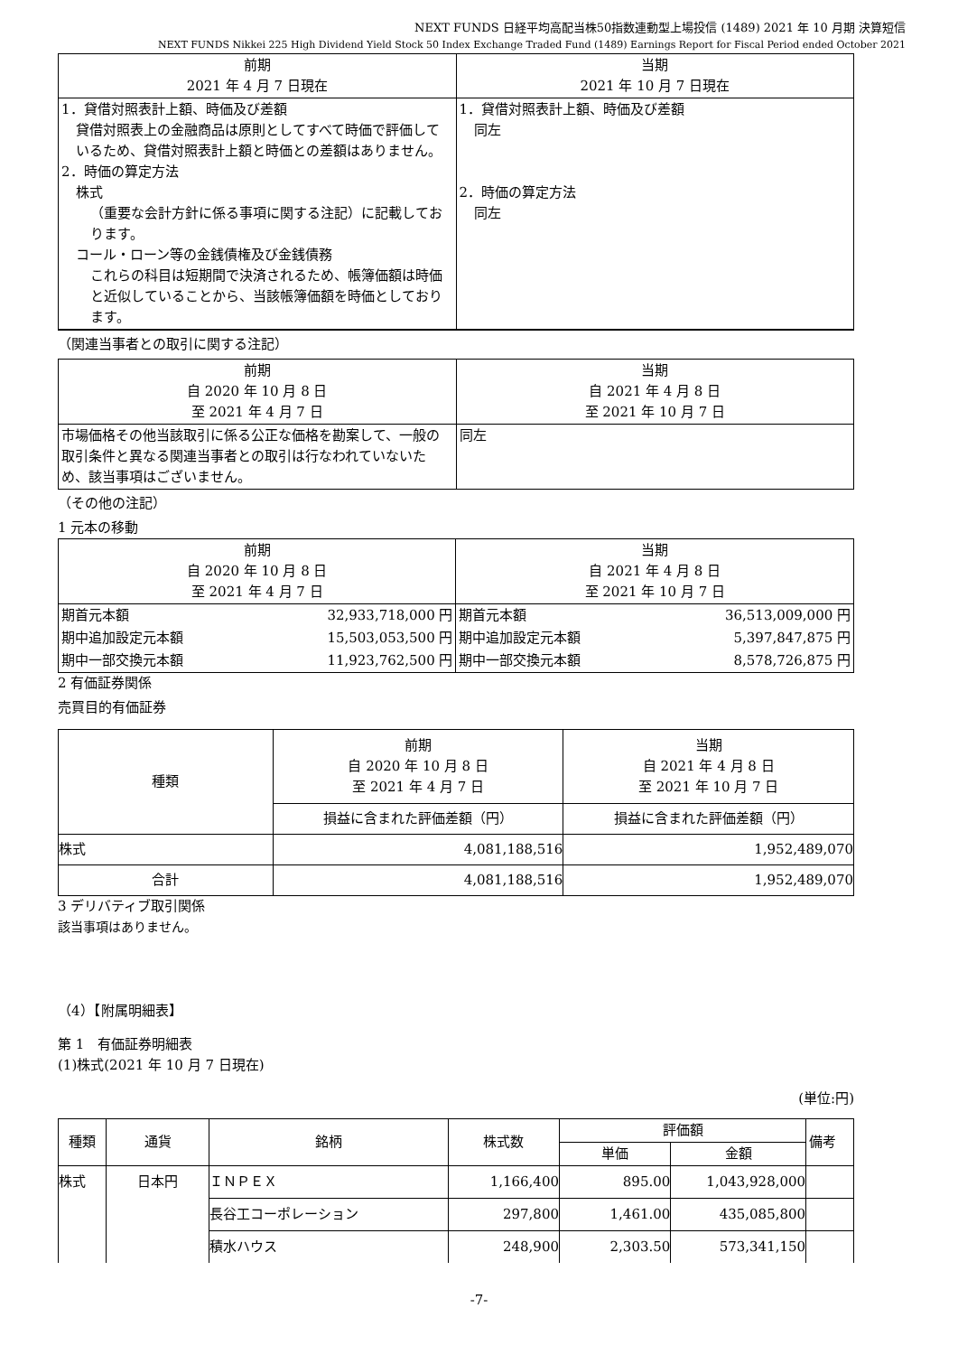NEXT FUNDS 日経平均高配当株50指数連動型上場投信 (1489) 2021 年 10 月期 決算短信
NEXT FUNDS Nikkei 225 High Dividend Yield Stock 50 Index Exchange Traded Fund (1489) Earnings Report for Fiscal Period ended October 2021
| 前期 2021 年 4 月 7 日現在 | 当期 2021 年 10 月 7 日現在 |
| 1．貸借対照表計上額、時価及び差額 貸借対照表上の金融商品は原則としてすべて時価で評価しているため、貸借対照表計上額と時価との差額はありません。 2．時価の算定方法 株式 （重要な会計方針に係る事項に関する注記）に記載しております。 コール・ローン等の金銭債権及び金銭債務 これらの科目は短期間で決済されるため、帳簿価額は時価と近似していることから、当該帳簿価額を時価としております。 | 1．貸借対照表計上額、時価及び差額 同左 2．時価の算定方法 同左 |
（関連当事者との取引に関する注記）
| 前期 自 2020 年 10 月 8 日 至 2021 年 4 月 7 日 | 当期 自 2021 年 4 月 8 日 至 2021 年 10 月 7 日 |
| 市場価格その他当該取引に係る公正な価格を勘案して、一般の取引条件と異なる関連当事者との取引は行なわれていないため、該当事項はございません。 | 同左 |
（その他の注記）
1 元本の移動
| 前期 自 2020 年 10 月 8 日 至 2021 年 4 月 7 日 | | 当期 自 2021 年 4 月 8 日 至 2021 年 10 月 7 日 | |
| 期首元本額 | 32,933,718,000 円 | 期首元本額 | 36,513,009,000 円 |
| 期中追加設定元本額 | 15,503,053,500 円 | 期中追加設定元本額 | 5,397,847,875 円 |
| 期中一部交換元本額 | 11,923,762,500 円 | 期中一部交換元本額 | 8,578,726,875 円 |
2 有価証券関係
売買目的有価証券
| 種類 | 前期 自 2020 年 10 月 8 日 至 2021 年 4 月 7 日 | 当期 自 2021 年 4 月 8 日 至 2021 年 10 月 7 日 |
| | 損益に含まれた評価差額（円） | 損益に含まれた評価差額（円） |
| 株式 | 4,081,188,516 | 1,952,489,070 |
| 合計 | 4,081,188,516 | 1,952,489,070 |
3 デリバティブ取引関係
該当事項はありません。
（4）【附属明細表】
第 1　有価証券明細表
(1)株式(2021 年 10 月 7 日現在)
(単位:円)
| 種類 | 通貨 | 銘柄 | 株式数 | 評価額 | | 備考 |
| | | | | 単価 | 金額 | |
| 株式 | 日本円 | ＩＮＰＥＸ | 1,166,400 | 895.00 | 1,043,928,000 | |
| | | 長谷工コーポレーション | 297,800 | 1,461.00 | 435,085,800 | |
| | | 積水ハウス | 248,900 | 2,303.50 | 573,341,150 | |
-7-